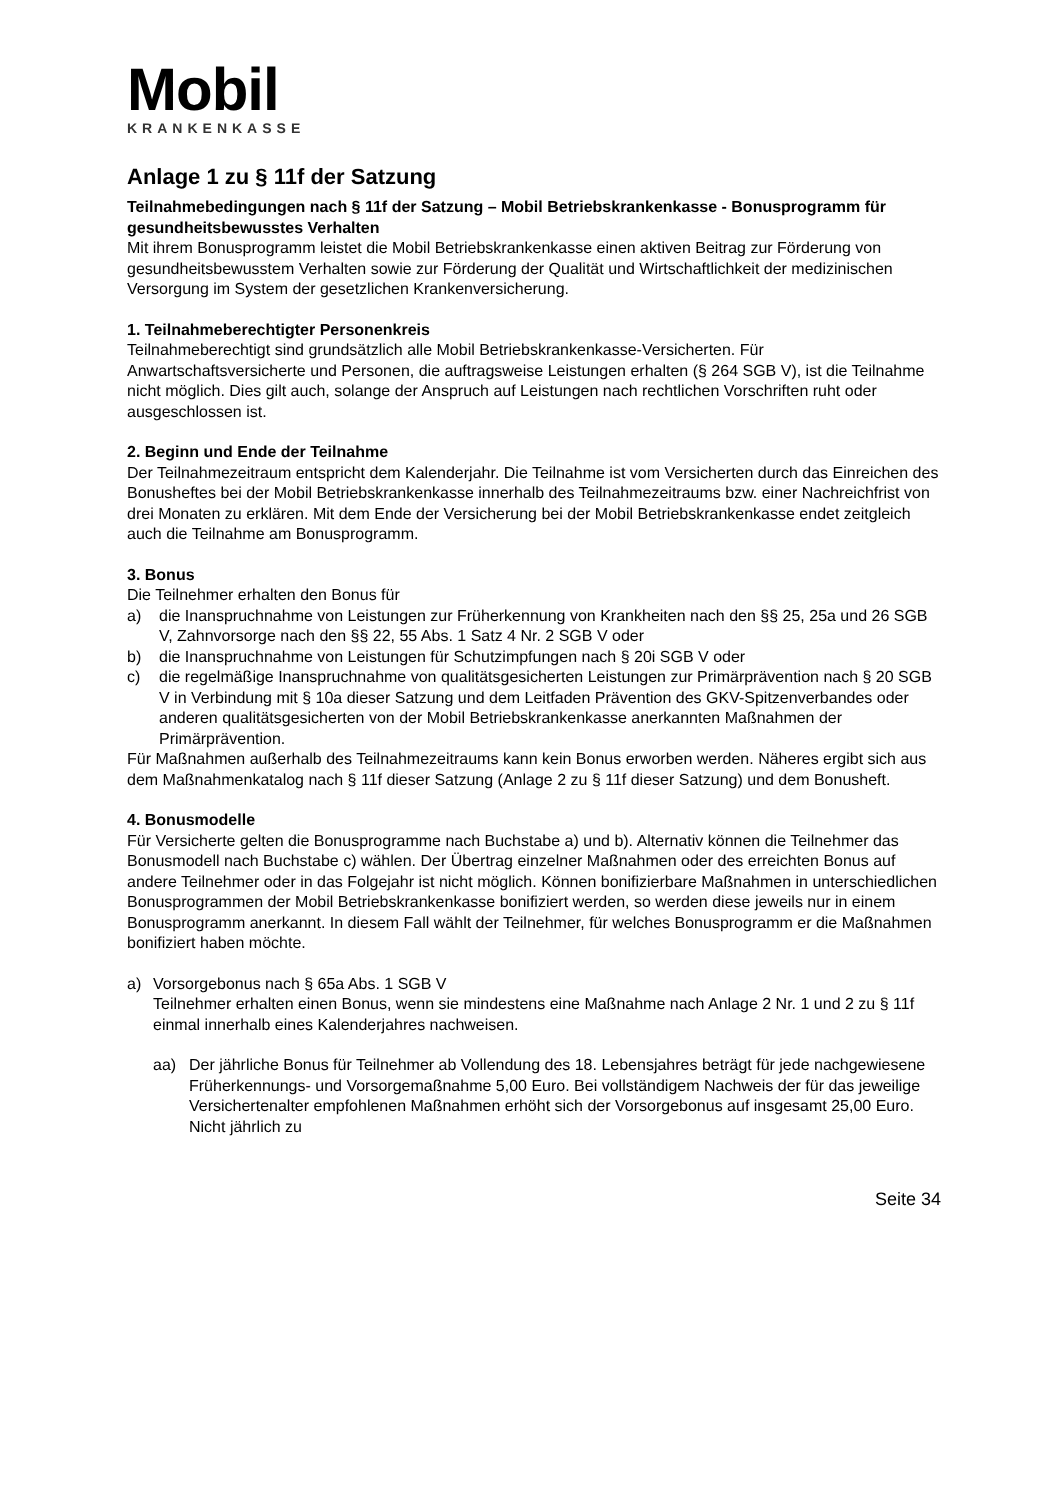Mobil
KRANKENKASSE
Anlage 1 zu § 11f der Satzung
Teilnahmebedingungen nach § 11f der Satzung – Mobil Betriebskrankenkasse - Bonusprogramm für gesundheitsbewusstes Verhalten
Mit ihrem Bonusprogramm leistet die Mobil Betriebskrankenkasse einen aktiven Beitrag zur Förderung von gesundheitsbewusstem Verhalten sowie zur Förderung der Qualität und Wirtschaftlichkeit der medizinischen Versorgung im System der gesetzlichen Krankenversicherung.
1. Teilnahmeberechtigter Personenkreis
Teilnahmeberechtigt sind grundsätzlich alle Mobil Betriebskrankenkasse-Versicherten. Für Anwartschaftsversicherte und Personen, die auftragsweise Leistungen erhalten (§ 264 SGB V), ist die Teilnahme nicht möglich. Dies gilt auch, solange der Anspruch auf Leistungen nach rechtlichen Vorschriften ruht oder ausgeschlossen ist.
2. Beginn und Ende der Teilnahme
Der Teilnahmezeitraum entspricht dem Kalenderjahr. Die Teilnahme ist vom Versicherten durch das Einreichen des Bonusheftes bei der Mobil Betriebskrankenkasse innerhalb des Teilnahmezeitraums bzw. einer Nachreichfrist von drei Monaten zu erklären. Mit dem Ende der Versicherung bei der Mobil Betriebskrankenkasse endet zeitgleich auch die Teilnahme am Bonusprogramm.
3. Bonus
Die Teilnehmer erhalten den Bonus für
a) die Inanspruchnahme von Leistungen zur Früherkennung von Krankheiten nach den §§ 25, 25a und 26 SGB V, Zahnvorsorge nach den §§ 22, 55 Abs. 1 Satz 4 Nr. 2 SGB V oder
b) die Inanspruchnahme von Leistungen für Schutzimpfungen nach § 20i SGB V oder
c) die regelmäßige Inanspruchnahme von qualitätsgesicherten Leistungen zur Primärprävention nach § 20 SGB V in Verbindung mit § 10a dieser Satzung und dem Leitfaden Prävention des GKV-Spitzenverbandes oder anderen qualitätsgesicherten von der Mobil Betriebskrankenkasse anerkannten Maßnahmen der Primärprävention.
Für Maßnahmen außerhalb des Teilnahmezeitraums kann kein Bonus erworben werden. Näheres ergibt sich aus dem Maßnahmenkatalog nach § 11f dieser Satzung (Anlage 2 zu § 11f dieser Satzung) und dem Bonusheft.
4. Bonusmodelle
Für Versicherte gelten die Bonusprogramme nach Buchstabe a) und b). Alternativ können die Teilnehmer das Bonusmodell nach Buchstabe c) wählen. Der Übertrag einzelner Maßnahmen oder des erreichten Bonus auf andere Teilnehmer oder in das Folgejahr ist nicht möglich. Können bonifizierbare Maßnahmen in unterschiedlichen Bonusprogrammen der Mobil Betriebskrankenkasse bonifiziert werden, so werden diese jeweils nur in einem Bonusprogramm anerkannt. In diesem Fall wählt der Teilnehmer, für welches Bonusprogramm er die Maßnahmen bonifiziert haben möchte.
a) Vorsorgebonus nach § 65a Abs. 1 SGB V
Teilnehmer erhalten einen Bonus, wenn sie mindestens eine Maßnahme nach Anlage 2 Nr. 1 und 2 zu § 11f einmal innerhalb eines Kalenderjahres nachweisen.
aa) Der jährliche Bonus für Teilnehmer ab Vollendung des 18. Lebensjahres beträgt für jede nachgewiesene Früherkennungs- und Vorsorgemaßnahme 5,00 Euro. Bei vollständigem Nachweis der für das jeweilige Versichertenalter empfohlenen Maßnahmen erhöht sich der Vorsorgebonus auf insgesamt 25,00 Euro. Nicht jährlich zu
Seite 34